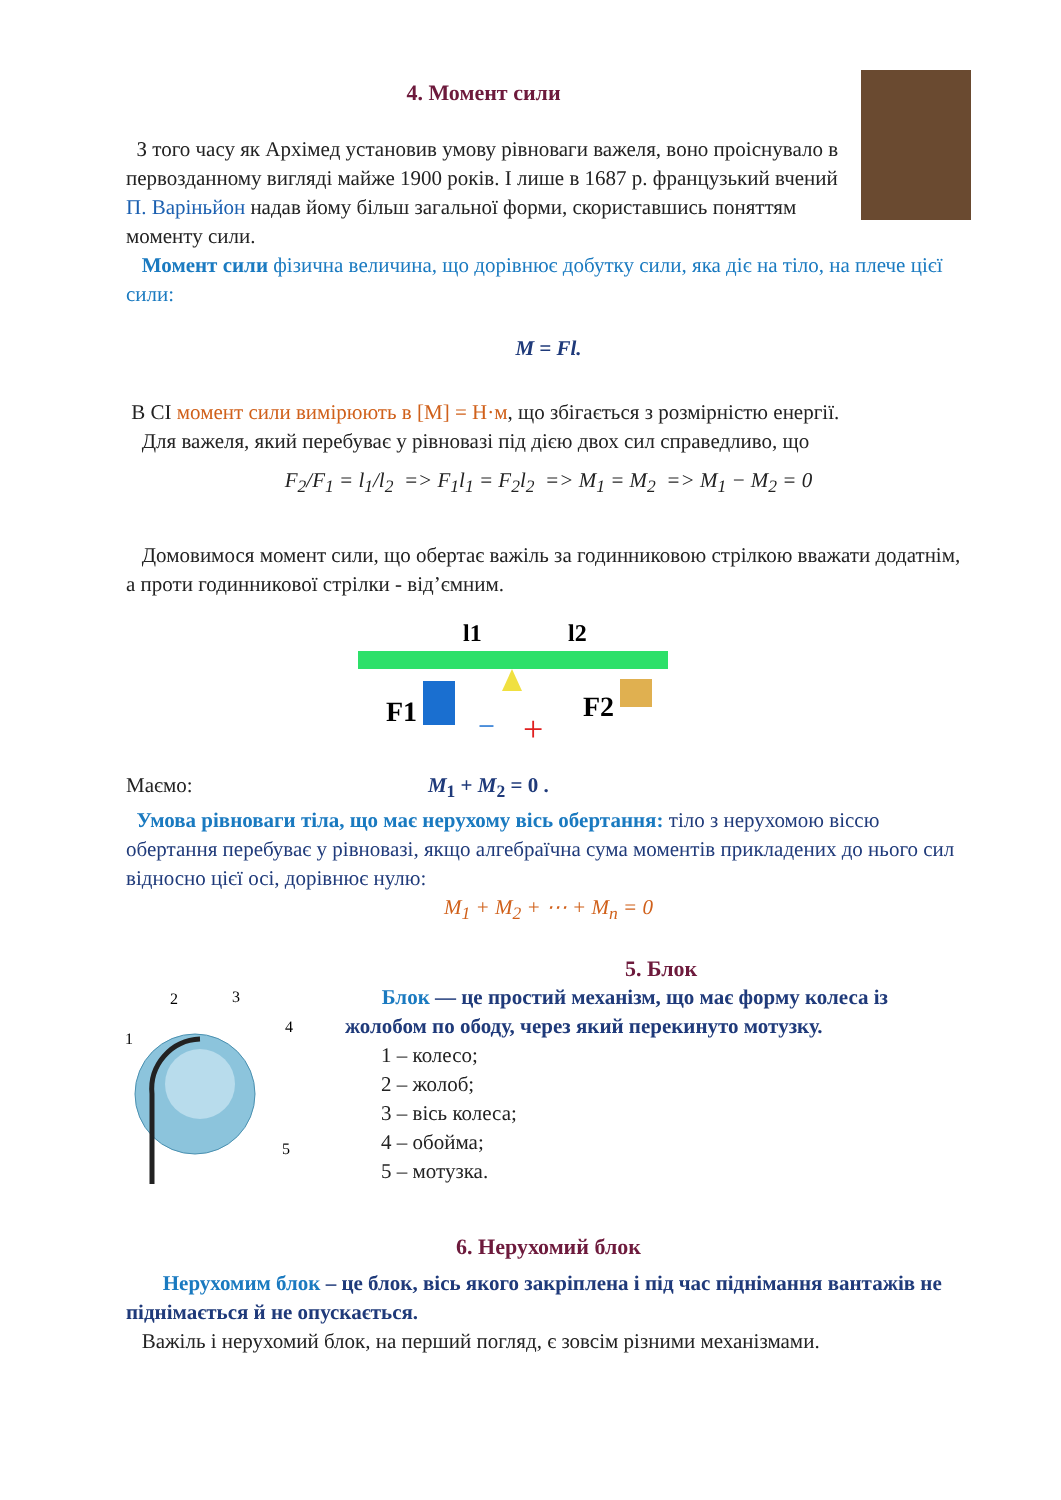4. Момент сили
З того часу як Архімед установив умову рівноваги важеля, воно проіснувало в первозданному вигляді майже 1900 років. І лише в 1687 р. французький вчений П. Варіньйон надав йому більш загальної форми, скориставшись поняттям моменту сили.
Момент сили фізична величина, що дорівнює добутку сили, яка діє на тіло, на плече цієї сили:
M = Fl.
В СІ момент сили вимірюють в [M] = Н·м, що збігається з розмірністю енергії.
Для важеля, який перебуває у рівновазі під дією двох сил справедливо, що
F<sub>2</sub>/F<sub>1</sub> = l<sub>1</sub>/l<sub>2</sub> => F<sub>1</sub>l<sub>1</sub> = F<sub>2</sub>l<sub>2</sub> => M<sub>1</sub> = M<sub>2</sub> => M<sub>1</sub> − M<sub>2</sub> = 0
Домовимося момент сили, що обертає важіль за годинниковою стрілкою вважати додатнім, а проти годинникової стрілки - від’ємним.
l1
l2
F1
F2
−
+
Маємо: M<sub>1</sub> + M<sub>2</sub> = 0 .
Умова рівноваги тіла, що має нерухому вісь обертання: тіло з нерухомою віссю обертання перебуває у рівновазі, якщо алгебраїчна сума моментів прикладених до нього сил відносно цієї осі, дорівнює нулю:
M<sub>1</sub> + M<sub>2</sub> + ⋯ + M<sub>n</sub> = 0
1
2
3
4
5
5. Блок
Блок — це простий механізм, що має форму колеса із жолобом по ободу, через який перекинуто мотузку.
1 – колесо;
2 – жолоб;
3 – вісь колеса;
4 – обойма;
5 – мотузка.
6. Нерухомий блок
Нерухомим блок – це блок, вісь якого закріплена і під час піднімання вантажів не піднімається й не опускається.
Важіль і нерухомий блок, на перший погляд, є зовсім різними механізмами.